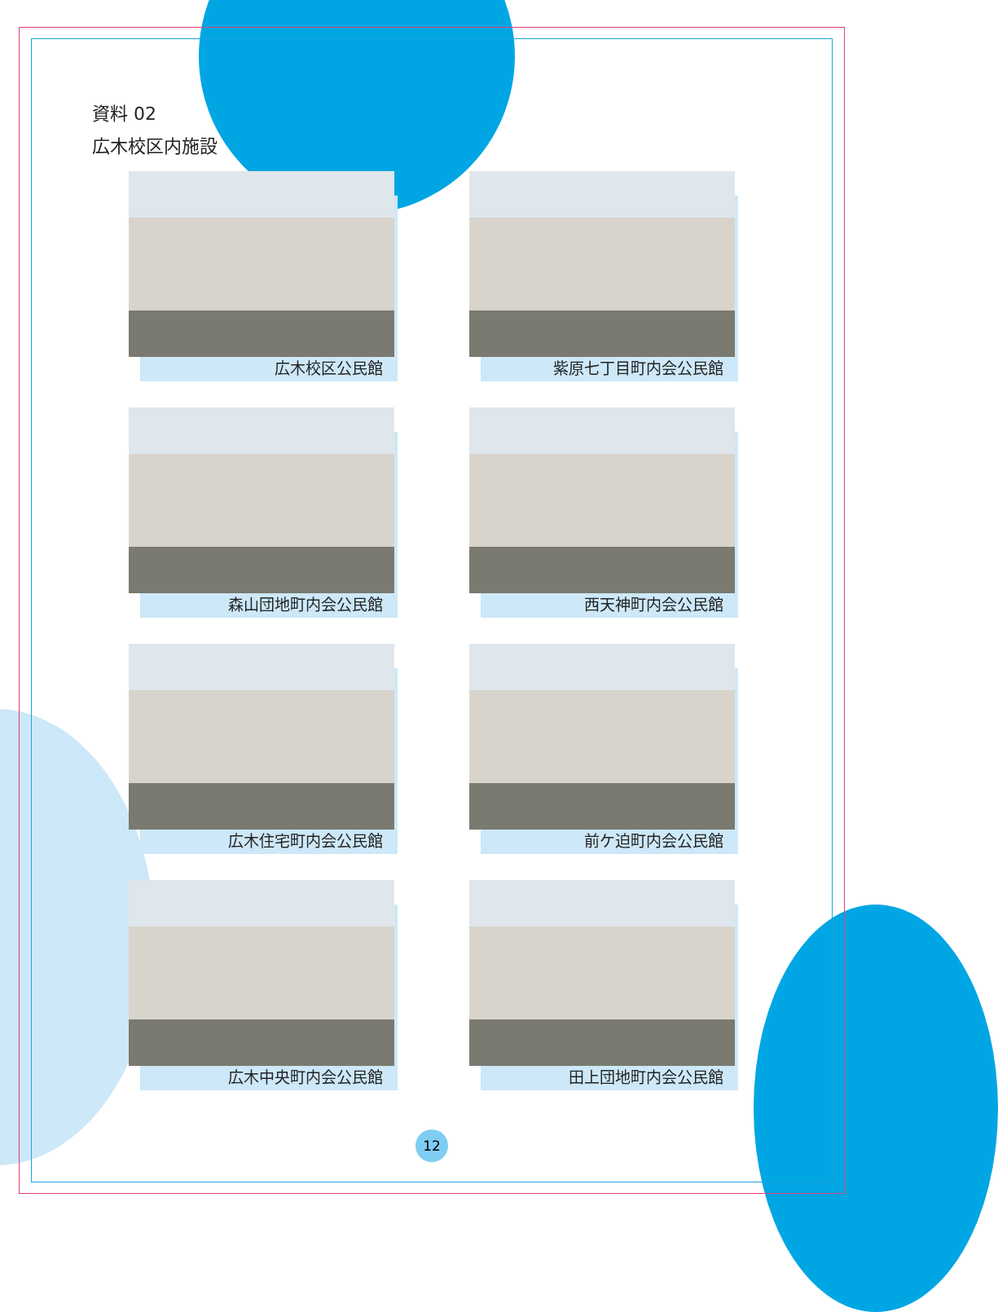資料 02
広木校区内施設
広木校区公民館
紫原七丁目町内会公民館
森山団地町内会公民館
西天神町内会公民館
広木住宅町内会公民館
前ケ迫町内会公民館
広木中央町内会公民館
田上団地町内会公民館
12